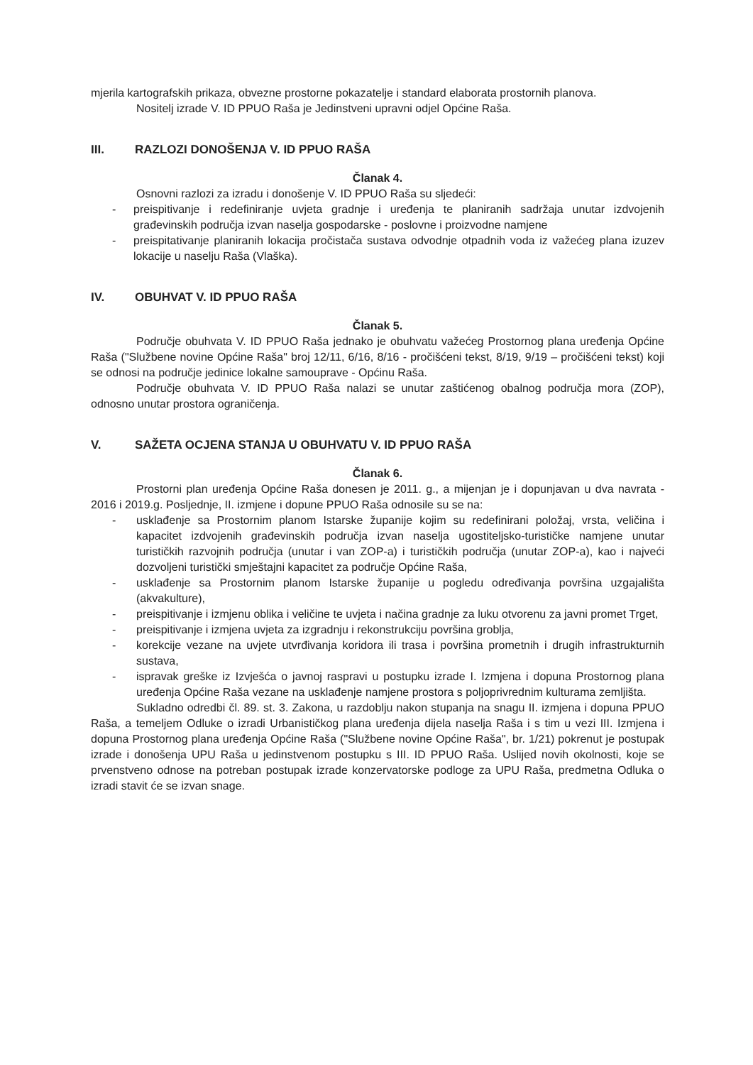mjerila kartografskih prikaza, obvezne prostorne pokazatelje i standard elaborata prostornih planova.
Nositelj izrade V. ID PPUO Raša je Jedinstveni upravni odjel Općine Raša.
III. RAZLOZI DONOŠENJA V. ID PPUO RAŠA
Članak 4.
Osnovni razlozi za izradu i donošenje V. ID PPUO Raša su sljedeći:
- preispitivanje i redefiniranje uvjeta gradnje i uređenja te planiranih sadržaja unutar izdvojenih građevinskih područja izvan naselja gospodarske - poslovne i proizvodne namjene
- preispitativanje planiranih lokacija pročistača sustava odvodnje otpadnih voda iz važećeg plana izuzev lokacije u naselju Raša (Vlaška).
IV. OBUHVAT V. ID PPUO RAŠA
Članak 5.
Područje obuhvata V. ID PPUO Raša jednako je obuhvatu važećeg Prostornog plana uređenja Općine Raša ("Službene novine Općine Raša" broj 12/11, 6/16, 8/16 - pročišćeni tekst, 8/19, 9/19 – pročišćeni tekst) koji se odnosi na područje jedinice lokalne samouprave - Općinu Raša.
Područje obuhvata V. ID PPUO Raša nalazi se unutar zaštićenog obalnog područja mora (ZOP), odnosno unutar prostora ograničenja.
V. SAŽETA OCJENA STANJA U OBUHVATU V. ID PPUO RAŠA
Članak 6.
Prostorni plan uređenja Općine Raša donesen je 2011. g., a mijenjan je i dopunjavan u dva navrata - 2016 i 2019.g. Posljednje, II. izmjene i dopune PPUO Raša odnosile su se na:
- usklađenje sa Prostornim planom Istarske županije kojim su redefinirani položaj, vrsta, veličina i kapacitet izdvojenih građevinskih područja izvan naselja ugostiteljsko-turističke namjene unutar turističkih razvojnih područja (unutar i van ZOP-a) i turističkih područja (unutar ZOP-a), kao i najveći dozvoljeni turistički smještajni kapacitet za područje Općine Raša,
- usklađenje sa Prostornim planom Istarske županije u pogledu određivanja površina uzgajališta (akvakulture),
- preispitivanje i izmjenu oblika i veličine te uvjeta i načina gradnje za luku otvorenu za javni promet Trget,
- preispitivanje i izmjena uvjeta za izgradnju i rekonstrukciju površina groblja,
- korekcije vezane na uvjete utvrđivanja koridora ili trasa i površina prometnih i drugih infrastrukturnih sustava,
- ispravak greške iz Izvješća o javnoj raspravi u postupku izrade I. Izmjena i dopuna Prostornog plana uređenja Općine Raša vezane na usklađenje namjene prostora s poljoprivrednim kulturama zemljišta.
Sukladno odredbi čl. 89. st. 3. Zakona, u razdoblju nakon stupanja na snagu II. izmjena i dopuna PPUO Raša, a temeljem Odluke o izradi Urbanističkog plana uređenja dijela naselja Raša i s tim u vezi III. Izmjena i dopuna Prostornog plana uređenja Općine Raša ("Službene novine Općine Raša", br. 1/21) pokrenut je postupak izrade i donošenja UPU Raša u jedinstvenom postupku s III. ID PPUO Raša. Uslijed novih okolnosti, koje se prvenstveno odnose na potreban postupak izrade konzervatorske podloge za UPU Raša, predmetna Odluka o izradi stavit će se izvan snage.